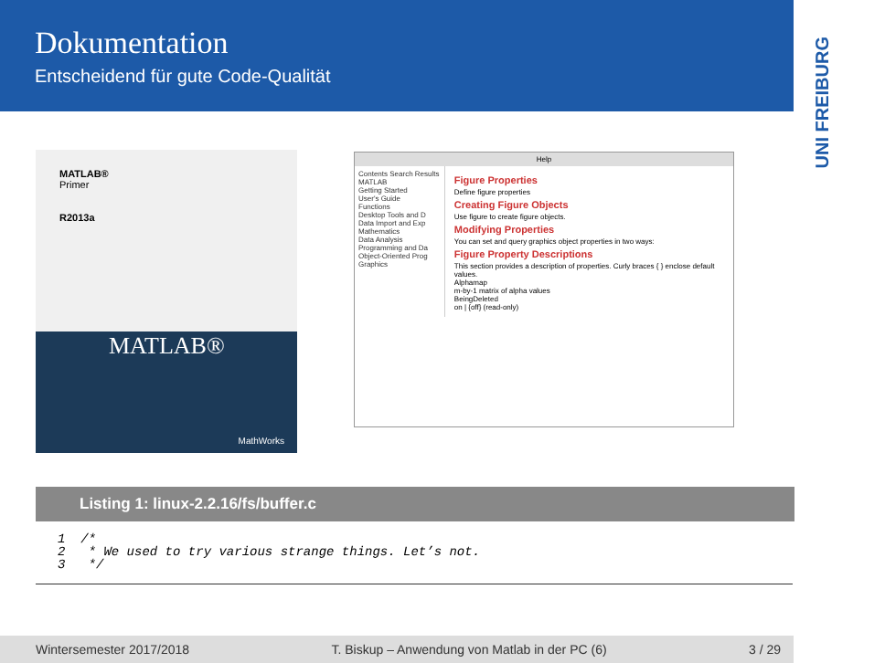Dokumentation
Entscheidend für gute Code-Qualität
UNI FREIBURG
MATLAB®
Primer
R2013a
MATLAB®
MathWorks
Help
Contents Search Results
MATLAB
Getting Started
User's Guide
Functions
Desktop Tools and D
Data Import and Exp
Mathematics
Data Analysis
Programming and Da
Object-Oriented Prog
Graphics
Figure Properties
Define figure properties
Creating Figure Objects
Use figure to create figure objects.
Modifying Properties
You can set and query graphics object properties in two ways:
Figure Property Descriptions
This section provides a description of properties. Curly braces { } enclose default values.
Alphamap
m-by-1 matrix of alpha values
BeingDeleted
on | {off} (read-only)
Listing 1: linux-2.2.16/fs/buffer.c
1  /*
2   * We used to try various strange things. Let’s not.
3   */
Wintersemester 2017/2018 T. Biskup – Anwendung von Matlab in der PC (6) 3 / 29